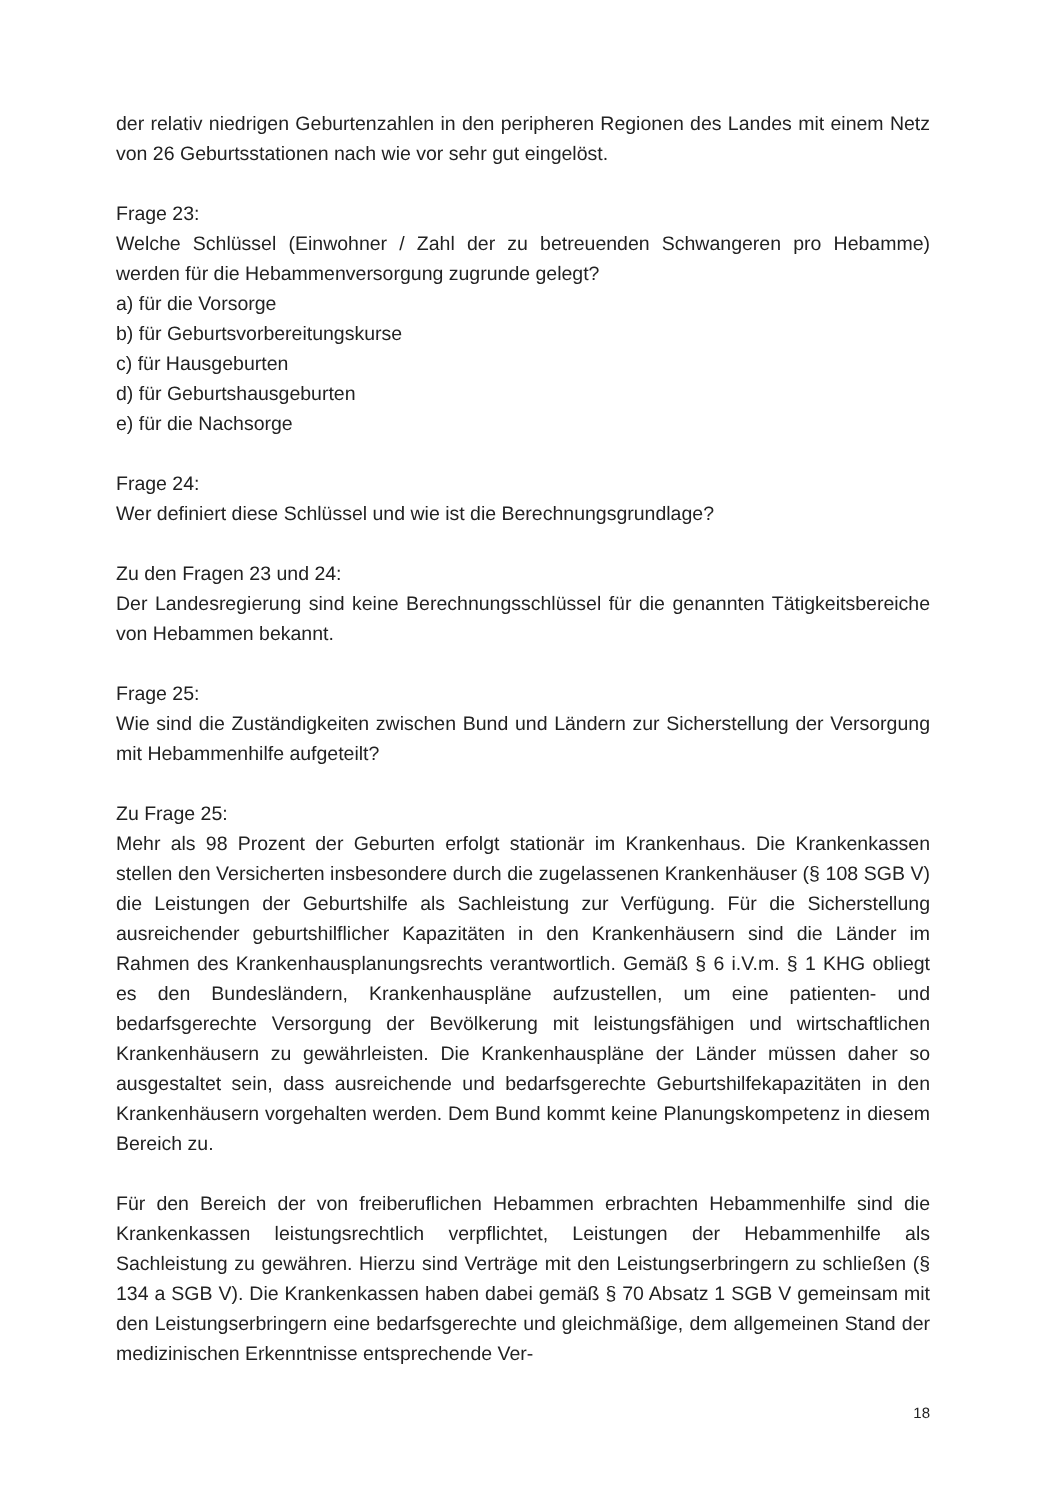der relativ niedrigen Geburtenzahlen in den peripheren Regionen des Landes mit einem Netz von 26 Geburtsstationen nach wie vor sehr gut eingelöst.
Frage 23:
Welche Schlüssel (Einwohner / Zahl der zu betreuenden Schwangeren pro Hebamme) werden für die Hebammenversorgung zugrunde gelegt?
a) für die Vorsorge
b) für Geburtsvorbereitungskurse
c) für Hausgeburten
d) für Geburtshausgeburten
e) für die Nachsorge
Frage 24:
Wer definiert diese Schlüssel und wie ist die Berechnungsgrundlage?
Zu den Fragen 23 und 24:
Der Landesregierung sind keine Berechnungsschlüssel für die genannten Tätigkeitsbereiche von Hebammen bekannt.
Frage 25:
Wie sind die Zuständigkeiten zwischen Bund und Ländern zur Sicherstellung der Versorgung mit Hebammenhilfe aufgeteilt?
Zu Frage 25:
Mehr als 98 Prozent der Geburten erfolgt stationär im Krankenhaus. Die Krankenkassen stellen den Versicherten insbesondere durch die zugelassenen Krankenhäuser (§ 108 SGB V) die Leistungen der Geburtshilfe als Sachleistung zur Verfügung. Für die Sicherstellung ausreichender geburtshilflicher Kapazitäten in den Krankenhäusern sind die Länder im Rahmen des Krankenhausplanungsrechts verantwortlich. Gemäß § 6 i.V.m. § 1 KHG obliegt es den Bundesländern, Krankenhauspläne aufzustellen, um eine patienten- und bedarfsgerechte Versorgung der Bevölkerung mit leistungsfähigen und wirtschaftlichen Krankenhäusern zu gewährleisten. Die Krankenhauspläne der Länder müssen daher so ausgestaltet sein, dass ausreichende und bedarfsgerechte Geburtshilfekapazitäten in den Krankenhäusern vorgehalten werden. Dem Bund kommt keine Planungskompetenz in diesem Bereich zu.
Für den Bereich der von freiberuflichen Hebammen erbrachten Hebammenhilfe sind die Krankenkassen leistungsrechtlich verpflichtet, Leistungen der Hebammenhilfe als Sachleistung zu gewähren. Hierzu sind Verträge mit den Leistungserbringern zu schließen (§ 134 a SGB V). Die Krankenkassen haben dabei gemäß § 70 Absatz 1 SGB V gemeinsam mit den Leistungserbringern eine bedarfsgerechte und gleichmäßige, dem allgemeinen Stand der medizinischen Erkenntnisse entsprechende Ver-
18